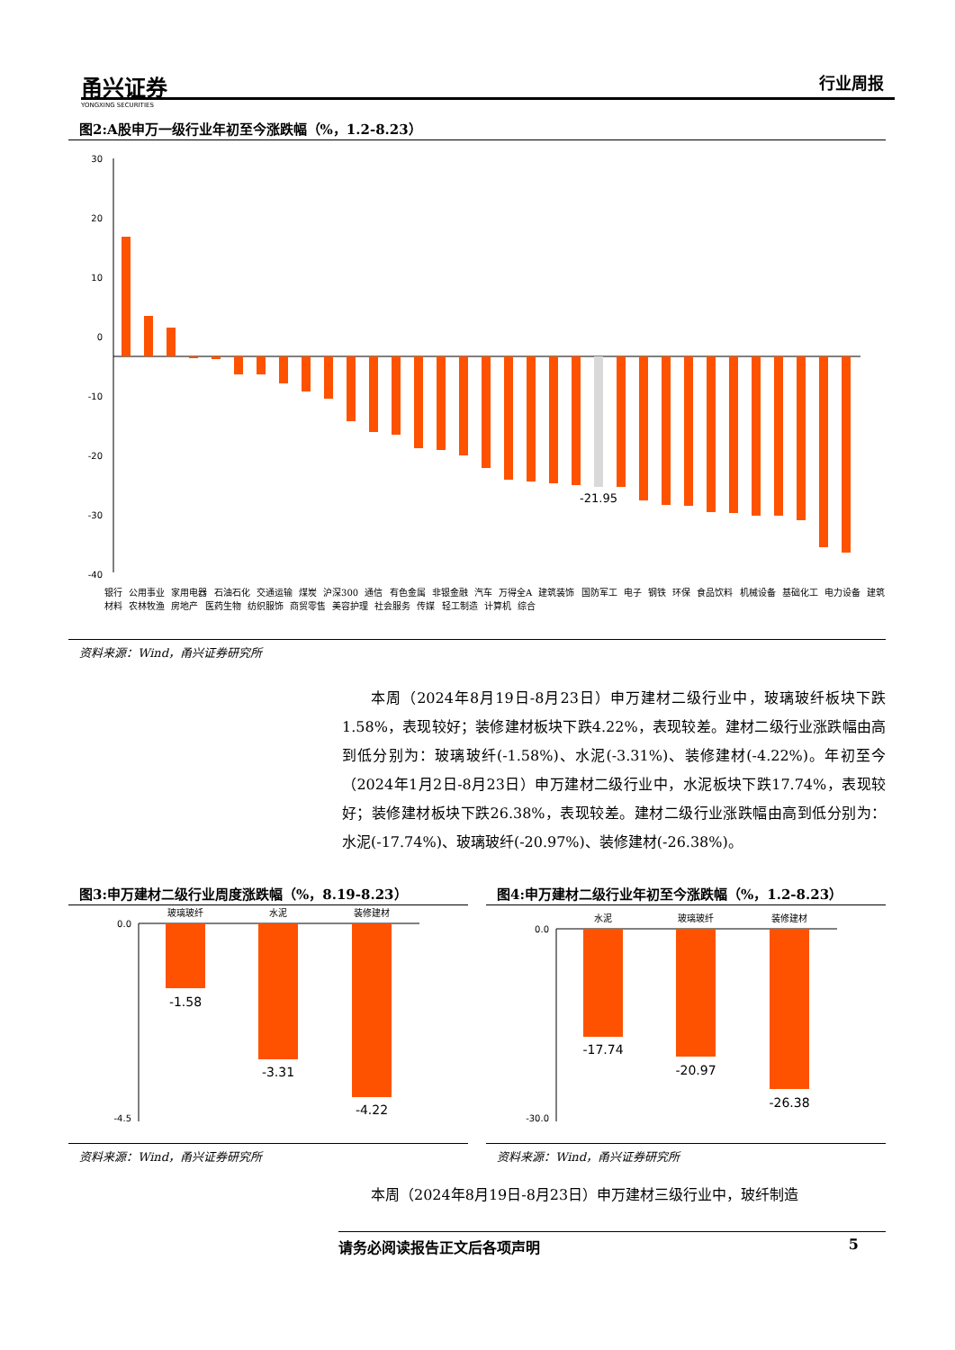甬兴证券
YONGXING SECURITIES
行业周报
图2:A股申万一级行业年初至今涨跌幅（%，1.2-8.23）
30
20
10
0
-10
-20
-30
-40
-21.95
银行 公用事业 家用电器 石油石化 交通运输 煤炭 沪深300 通信 有色金属 非银金融 汽车 万得全A 建筑装饰 国防军工 电子 钢铁 环保 食品饮料 机械设备 基础化工 电力设备 建筑材料 农林牧渔 房地产 医药生物 纺织服饰 商贸零售 美容护理 社会服务 传媒 轻工制造 计算机 综合
资料来源：Wind，甬兴证券研究所
本周（2024年8月19日-8月23日）申万建材二级行业中，玻璃玻纤板块下跌1.58%，表现较好；装修建材板块下跌4.22%，表现较差。建材二级行业涨跌幅由高到低分别为：玻璃玻纤(-1.58%)、水泥(-3.31%)、装修建材(-4.22%)。年初至今（2024年1月2日-8月23日）申万建材二级行业中，水泥板块下跌17.74%，表现较好；装修建材板块下跌26.38%，表现较差。建材二级行业涨跌幅由高到低分别为：水泥(-17.74%)、玻璃玻纤(-20.97%)、装修建材(-26.38%)。
图3:申万建材二级行业周度涨跌幅（%，8.19-8.23）
0.0
-4.5
玻璃玻纤
水泥
装修建材
-1.58
-3.31
-4.22
资料来源：Wind，甬兴证券研究所
图4:申万建材二级行业年初至今涨跌幅（%，1.2-8.23）
0.0
-30.0
水泥
玻璃玻纤
装修建材
-17.74
-20.97
-26.38
资料来源：Wind，甬兴证券研究所
本周（2024年8月19日-8月23日）申万建材三级行业中，玻纤制造
请务必阅读报告正文后各项声明 5